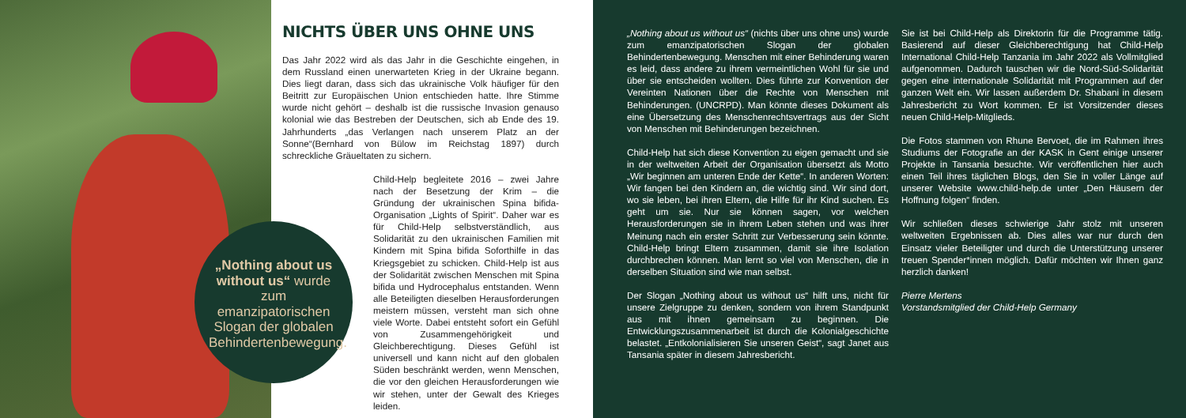NICHTS ÜBER UNS OHNE UNS
Das Jahr 2022 wird als das Jahr in die Geschichte eingehen, in dem Russland einen unerwarteten Krieg in der Ukraine begann. Dies liegt daran, dass sich das ukrainische Volk häufiger für den Beitritt zur Europäischen Union entschieden hatte. Ihre Stimme wurde nicht gehört – deshalb ist die russische Invasion genauso kolonial wie das Bestreben der Deutschen, sich ab Ende des 19. Jahrhunderts „das Verlangen nach unserem Platz an der Sonne“(Bernhard von Bülow im Reichstag 1897) durch schreckliche Gräueltaten zu sichern.
Child-Help begleitete 2016 – zwei Jahre nach der Besetzung der Krim – die Gründung der ukrainischen Spina bifida-Organisation „Lights of Spirit“. Daher war es für Child-Help selbstverständlich, aus Solidarität zu den ukrainischen Familien mit Kindern mit Spina bifida Soforthilfe in das Kriegsgebiet zu schicken. Child-Help ist aus der Solidarität zwischen Menschen mit Spina bifida und Hydrocephalus entstanden. Wenn alle Beteiligten dieselben Herausforderungen meistern müssen, versteht man sich ohne viele Worte. Dabei entsteht sofort ein Gefühl von Zusammengehörigkeit und Gleichberechtigung. Dieses Gefühl ist universell und kann nicht auf den globalen Süden beschränkt werden, wenn Menschen, die vor den gleichen Herausforderungen wie wir stehen, unter der Gewalt des Krieges leiden.
„Nothing about us without us“ wurde zum emanzipatorischen Slogan der globalen Behindertenbewegung.
„Nothing about us without us“ (nichts über uns ohne uns) wurde zum emanzipatorischen Slogan der globalen Behindertenbewegung. Menschen mit einer Behinderung waren es leid, dass andere zu ihrem vermeintlichen Wohl für sie und über sie entscheiden wollten. Dies führte zur Konvention der Vereinten Nationen über die Rechte von Menschen mit Behinderungen. (UNCRPD). Man könnte dieses Dokument als eine Übersetzung des Menschenrechtsvertrags aus der Sicht von Menschen mit Behinderungen bezeichnen.
Child-Help hat sich diese Konvention zu eigen gemacht und sie in der weltweiten Arbeit der Organisation übersetzt als Motto „Wir beginnen am unteren Ende der Kette“. In anderen Worten: Wir fangen bei den Kindern an, die wichtig sind. Wir sind dort, wo sie leben, bei ihren Eltern, die Hilfe für ihr Kind suchen. Es geht um sie. Nur sie können sagen, vor welchen Herausforderungen sie in ihrem Leben stehen und was ihrer Meinung nach ein erster Schritt zur Verbesserung sein könnte. Child-Help bringt Eltern zusammen, damit sie ihre Isolation durchbrechen können. Man lernt so viel von Menschen, die in derselben Situation sind wie man selbst.
Der Slogan „Nothing about us without us“ hilft uns, nicht für unsere Zielgruppe zu denken, sondern von ihrem Standpunkt aus mit ihnen gemeinsam zu beginnen. Die Entwicklungszusammenarbeit ist durch die Kolonialgeschichte belastet. „Entkolonialisieren Sie unseren Geist“, sagt Janet aus Tansania später in diesem Jahresbericht.
Sie ist bei Child-Help als Direktorin für die Programme tätig. Basierend auf dieser Gleichberechtigung hat Child-Help International Child-Help Tanzania im Jahr 2022 als Vollmitglied aufgenommen. Dadurch tauschen wir die Nord-Süd-Solidarität gegen eine internationale Solidarität mit Programmen auf der ganzen Welt ein. Wir lassen außerdem Dr. Shabani in diesem Jahresbericht zu Wort kommen. Er ist Vorsitzender dieses neuen Child-Help-Mitglieds.
Die Fotos stammen von Rhune Bervoet, die im Rahmen ihres Studiums der Fotografie an der KASK in Gent einige unserer Projekte in Tansania besuchte. Wir veröffentlichen hier auch einen Teil ihres täglichen Blogs, den Sie in voller Länge auf unserer Website www.child-help.de unter „Den Häusern der Hoffnung folgen“ finden.
Wir schließen dieses schwierige Jahr stolz mit unseren weltweiten Ergebnissen ab. Dies alles war nur durch den Einsatz vieler Beteiligter und durch die Unterstützung unserer treuen Spender*innen möglich. Dafür möchten wir Ihnen ganz herzlich danken!
Pierre Mertens
Vorstandsmitglied der Child-Help Germany